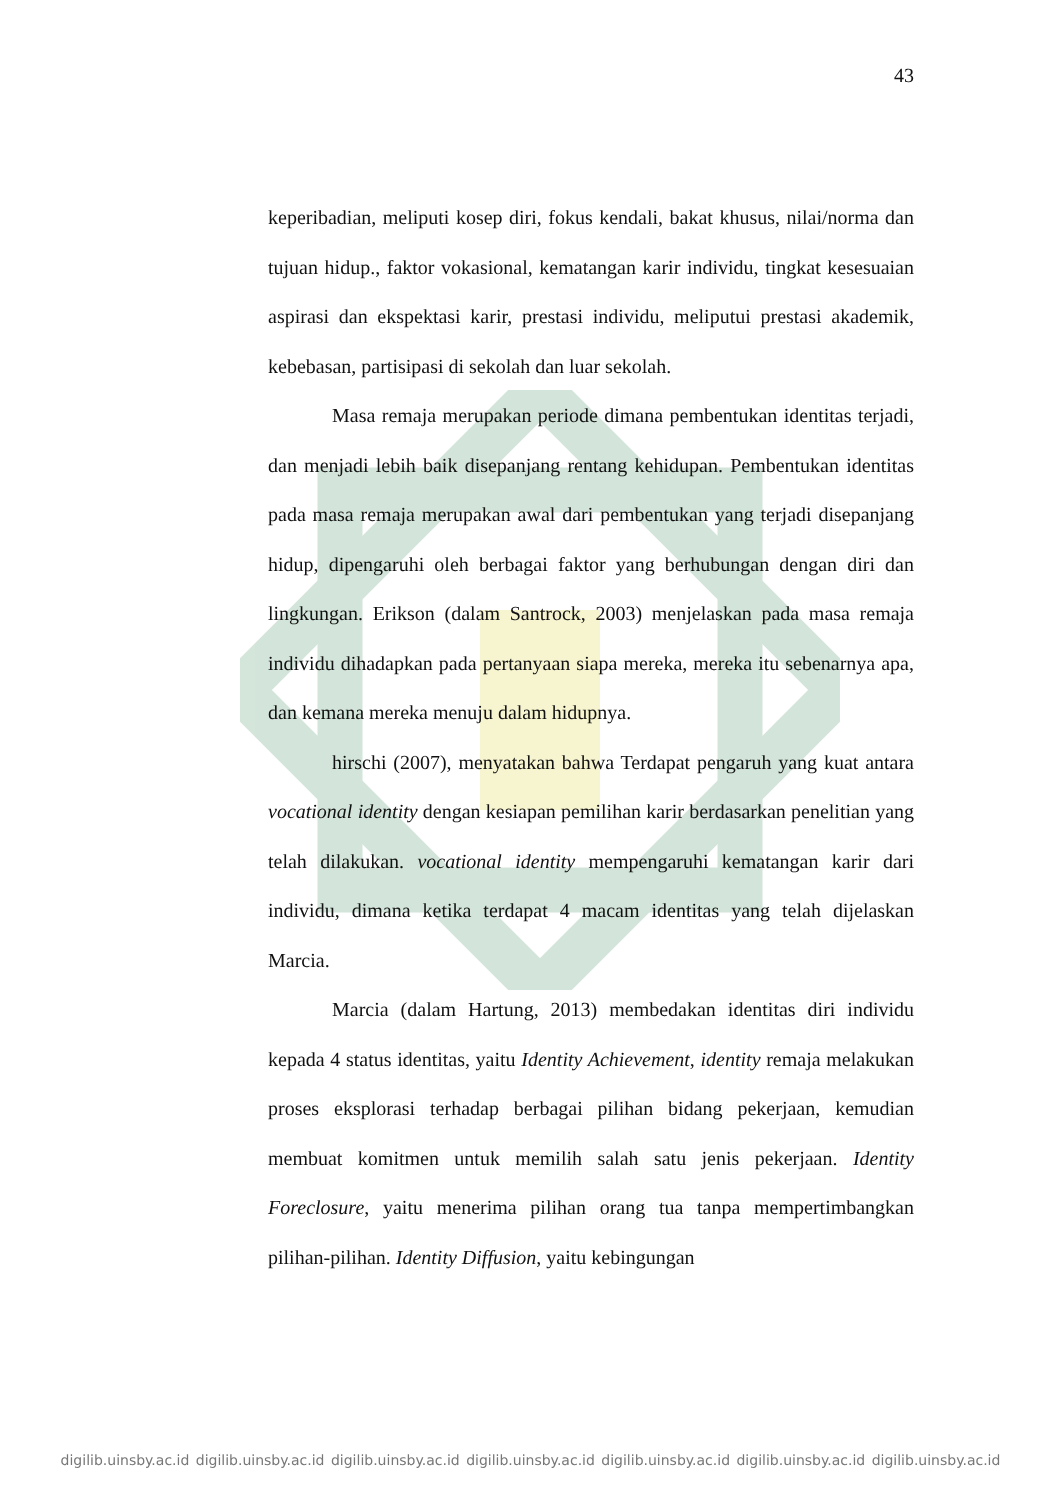43
keperibadian, meliputi kosep diri, fokus kendali, bakat khusus, nilai/norma dan tujuan hidup., faktor vokasional, kematangan karir individu, tingkat kesesuaian aspirasi dan ekspektasi karir, prestasi individu, meliputui prestasi akademik, kebebasan, partisipasi di sekolah dan luar sekolah.
Masa remaja merupakan periode dimana pembentukan identitas terjadi, dan menjadi lebih baik disepanjang rentang kehidupan. Pembentukan identitas pada masa remaja merupakan awal dari pembentukan yang terjadi disepanjang hidup, dipengaruhi oleh berbagai faktor yang berhubungan dengan diri dan lingkungan. Erikson (dalam Santrock, 2003) menjelaskan pada masa remaja individu dihadapkan pada pertanyaan siapa mereka, mereka itu sebenarnya apa, dan kemana mereka menuju dalam hidupnya.
hirschi (2007), menyatakan bahwa Terdapat pengaruh yang kuat antara vocational identity dengan kesiapan pemilihan karir berdasarkan penelitian yang telah dilakukan. vocational identity mempengaruhi kematangan karir dari individu, dimana ketika terdapat 4 macam identitas yang telah dijelaskan Marcia.
Marcia (dalam Hartung, 2013) membedakan identitas diri individu kepada 4 status identitas, yaitu Identity Achievement, identity remaja melakukan proses eksplorasi terhadap berbagai pilihan bidang pekerjaan, kemudian membuat komitmen untuk memilih salah satu jenis pekerjaan. Identity Foreclosure, yaitu menerima pilihan orang tua tanpa mempertimbangkan pilihan-pilihan. Identity Diffusion, yaitu kebingungan
digilib.uinsby.ac.id digilib.uinsby.ac.id digilib.uinsby.ac.id digilib.uinsby.ac.id digilib.uinsby.ac.id digilib.uinsby.ac.id digilib.uinsby.ac.id